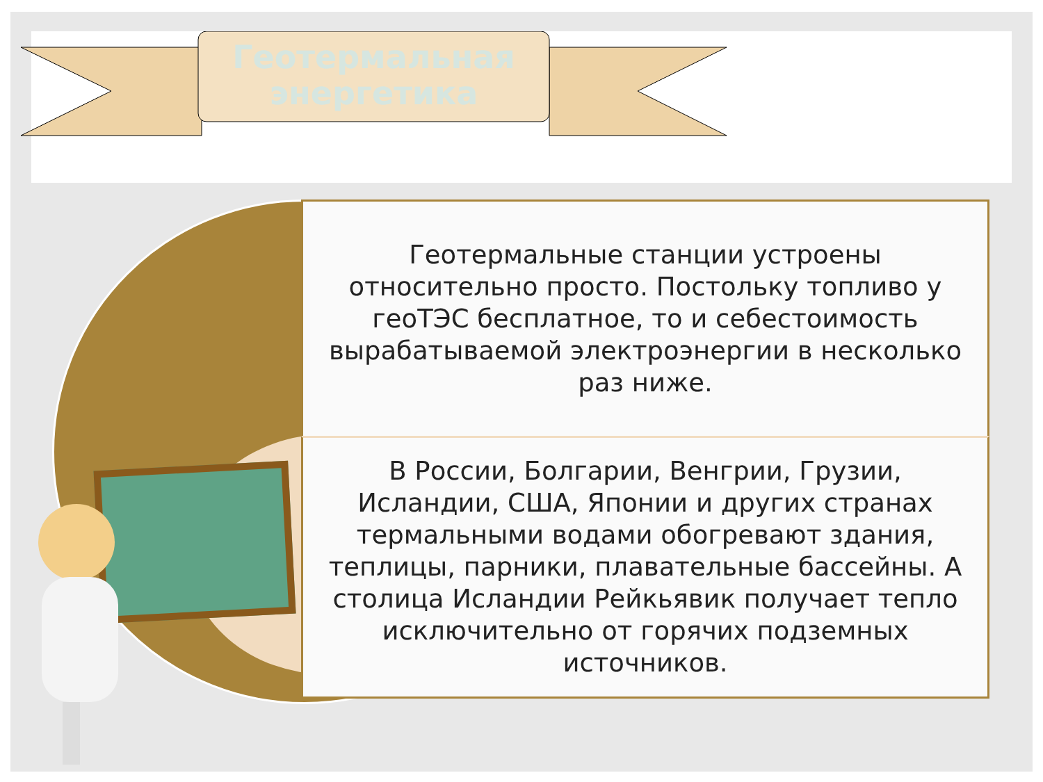Геотермальная энергетика
Геотермальные станции устроены относительно просто. Постольку топливо у геоТЭС бесплатное, то и себестоимость вырабатываемой электроэнергии в несколько раз ниже.
В России, Болгарии, Венгрии, Грузии, Исландии, США, Японии и других странах термальными водами обогревают здания, теплицы, парники, плавательные бассейны. А столица Исландии Рейкьявик получает тепло исключительно от горячих подземных источников.